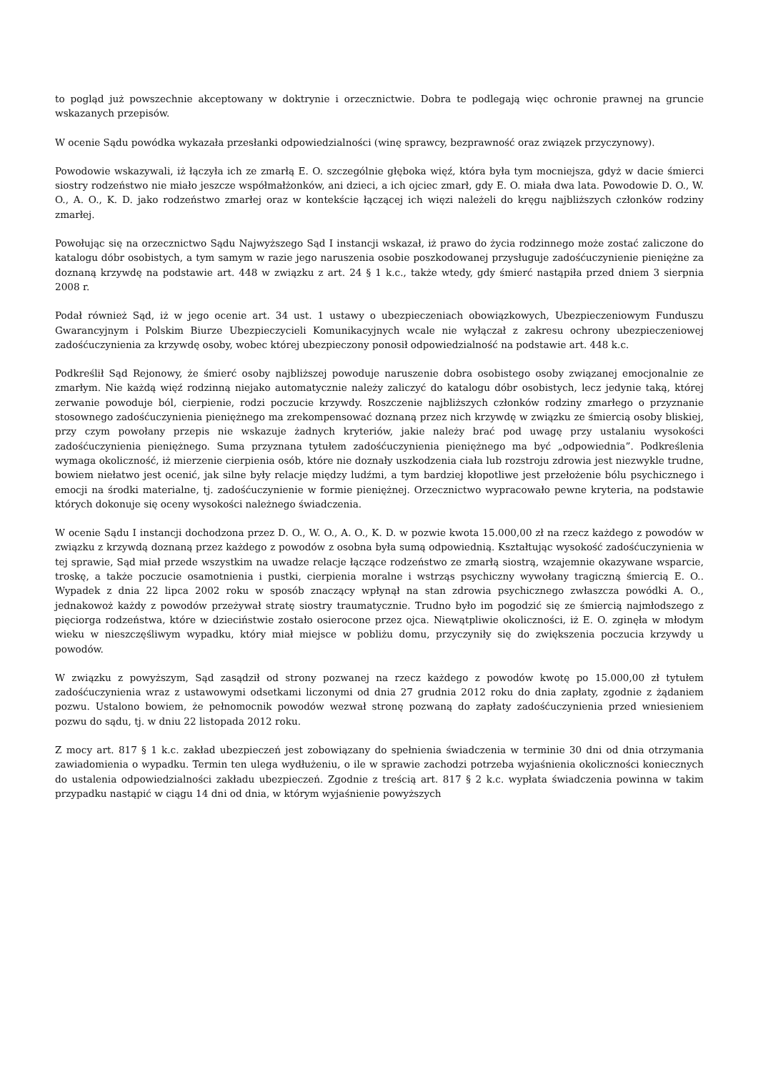to pogląd już powszechnie akceptowany w doktrynie i orzecznictwie. Dobra te podlegają więc ochronie prawnej na gruncie wskazanych przepisów.
W ocenie Sądu powódka wykazała przesłanki odpowiedzialności (winę sprawcy, bezprawność oraz związek przyczynowy).
Powodowie wskazywali, iż łączyła ich ze zmarłą E. O. szczególnie głęboka więź, która była tym mocniejsza, gdyż w dacie śmierci siostry rodzeństwo nie miało jeszcze współmałżonków, ani dzieci, a ich ojciec zmarł, gdy E. O. miała dwa lata. Powodowie D. O., W. O., A. O., K. D. jako rodzeństwo zmarłej oraz w kontekście łączącej ich więzi należeli do kręgu najbliższych członków rodziny zmarłej.
Powołując się na orzecznictwo Sądu Najwyższego Sąd I instancji wskazał, iż prawo do życia rodzinnego może zostać zaliczone do katalogu dóbr osobistych, a tym samym w razie jego naruszenia osobie poszkodowanej przysługuje zadośćuczynienie pieniężne za doznaną krzywdę na podstawie art. 448 w związku z art. 24 § 1 k.c., także wtedy, gdy śmierć nastąpiła przed dniem 3 sierpnia 2008 r.
Podał również Sąd, iż w jego ocenie art. 34 ust. 1 ustawy o ubezpieczeniach obowiązkowych, Ubezpieczeniowym Funduszu Gwarancyjnym i Polskim Biurze Ubezpieczycieli Komunikacyjnych wcale nie wyłączał z zakresu ochrony ubezpieczeniowej zadośćuczynienia za krzywdę osoby, wobec której ubezpieczony ponosił odpowiedzialność na podstawie art. 448 k.c.
Podkreślił Sąd Rejonowy, że śmierć osoby najbliższej powoduje naruszenie dobra osobistego osoby związanej emocjonalnie ze zmarłym. Nie każdą więź rodzinną niejako automatycznie należy zaliczyć do katalogu dóbr osobistych, lecz jedynie taką, której zerwanie powoduje ból, cierpienie, rodzi poczucie krzywdy. Roszczenie najbliższych członków rodziny zmarłego o przyznanie stosownego zadośćuczynienia pieniężnego ma zrekompensować doznaną przez nich krzywdę w związku ze śmiercią osoby bliskiej, przy czym powołany przepis nie wskazuje żadnych kryteriów, jakie należy brać pod uwagę przy ustalaniu wysokości zadośćuczynienia pieniężnego. Suma przyznana tytułem zadośćuczynienia pieniężnego ma być „odpowiednia”. Podkreślenia wymaga okoliczność, iż mierzenie cierpienia osób, które nie doznały uszkodzenia ciała lub rozstroju zdrowia jest niezwykle trudne, bowiem niełatwo jest ocenić, jak silne były relacje między ludźmi, a tym bardziej kłopotliwe jest przełożenie bólu psychicznego i emocji na środki materialne, tj. zadośćuczynienie w formie pieniężnej. Orzecznictwo wypracowało pewne kryteria, na podstawie których dokonuje się oceny wysokości należnego świadczenia.
W ocenie Sądu I instancji dochodzona przez D. O., W. O., A. O., K. D. w pozwie kwota 15.000,00 zł na rzecz każdego z powodów w związku z krzywdą doznaną przez każdego z powodów z osobna była sumą odpowiednią. Kształtując wysokość zadośćuczynienia w tej sprawie, Sąd miał przede wszystkim na uwadze relacje łączące rodzeństwo ze zmarłą siostrą, wzajemnie okazywane wsparcie, troskę, a także poczucie osamotnienia i pustki, cierpienia moralne i wstrząs psychiczny wywołany tragiczną śmiercią E. O.. Wypadek z dnia 22 lipca 2002 roku w sposób znaczący wpłynął na stan zdrowia psychicznego zwłaszcza powódki A. O., jednakowoż każdy z powodów przeżywał stratę siostry traumatycznie. Trudno było im pogodzić się ze śmiercią najmłodszego z pięciorga rodzeństwa, które w dzieciństwie zostało osierocone przez ojca. Niewątpliwie okoliczności, iż E. O. zginęła w młodym wieku w nieszczęśliwym wypadku, który miał miejsce w pobliżu domu, przyczyniły się do zwiększenia poczucia krzywdy u powodów.
W związku z powyższym, Sąd zasądził od strony pozwanej na rzecz każdego z powodów kwotę po 15.000,00 zł tytułem zadośćuczynienia wraz z ustawowymi odsetkami liczonymi od dnia 27 grudnia 2012 roku do dnia zapłaty, zgodnie z żądaniem pozwu. Ustalono bowiem, że pełnomocnik powodów wezwał stronę pozwaną do zapłaty zadośćuczynienia przed wniesieniem pozwu do sądu, tj. w dniu 22 listopada 2012 roku.
Z mocy art. 817 § 1 k.c. zakład ubezpieczeń jest zobowiązany do spełnienia świadczenia w terminie 30 dni od dnia otrzymania zawiadomienia o wypadku. Termin ten ulega wydłużeniu, o ile w sprawie zachodzi potrzeba wyjaśnienia okoliczności koniecznych do ustalenia odpowiedzialności zakładu ubezpieczeń. Zgodnie z treścią art. 817 § 2 k.c. wypłata świadczenia powinna w takim przypadku nastąpić w ciągu 14 dni od dnia, w którym wyjaśnienie powyższych